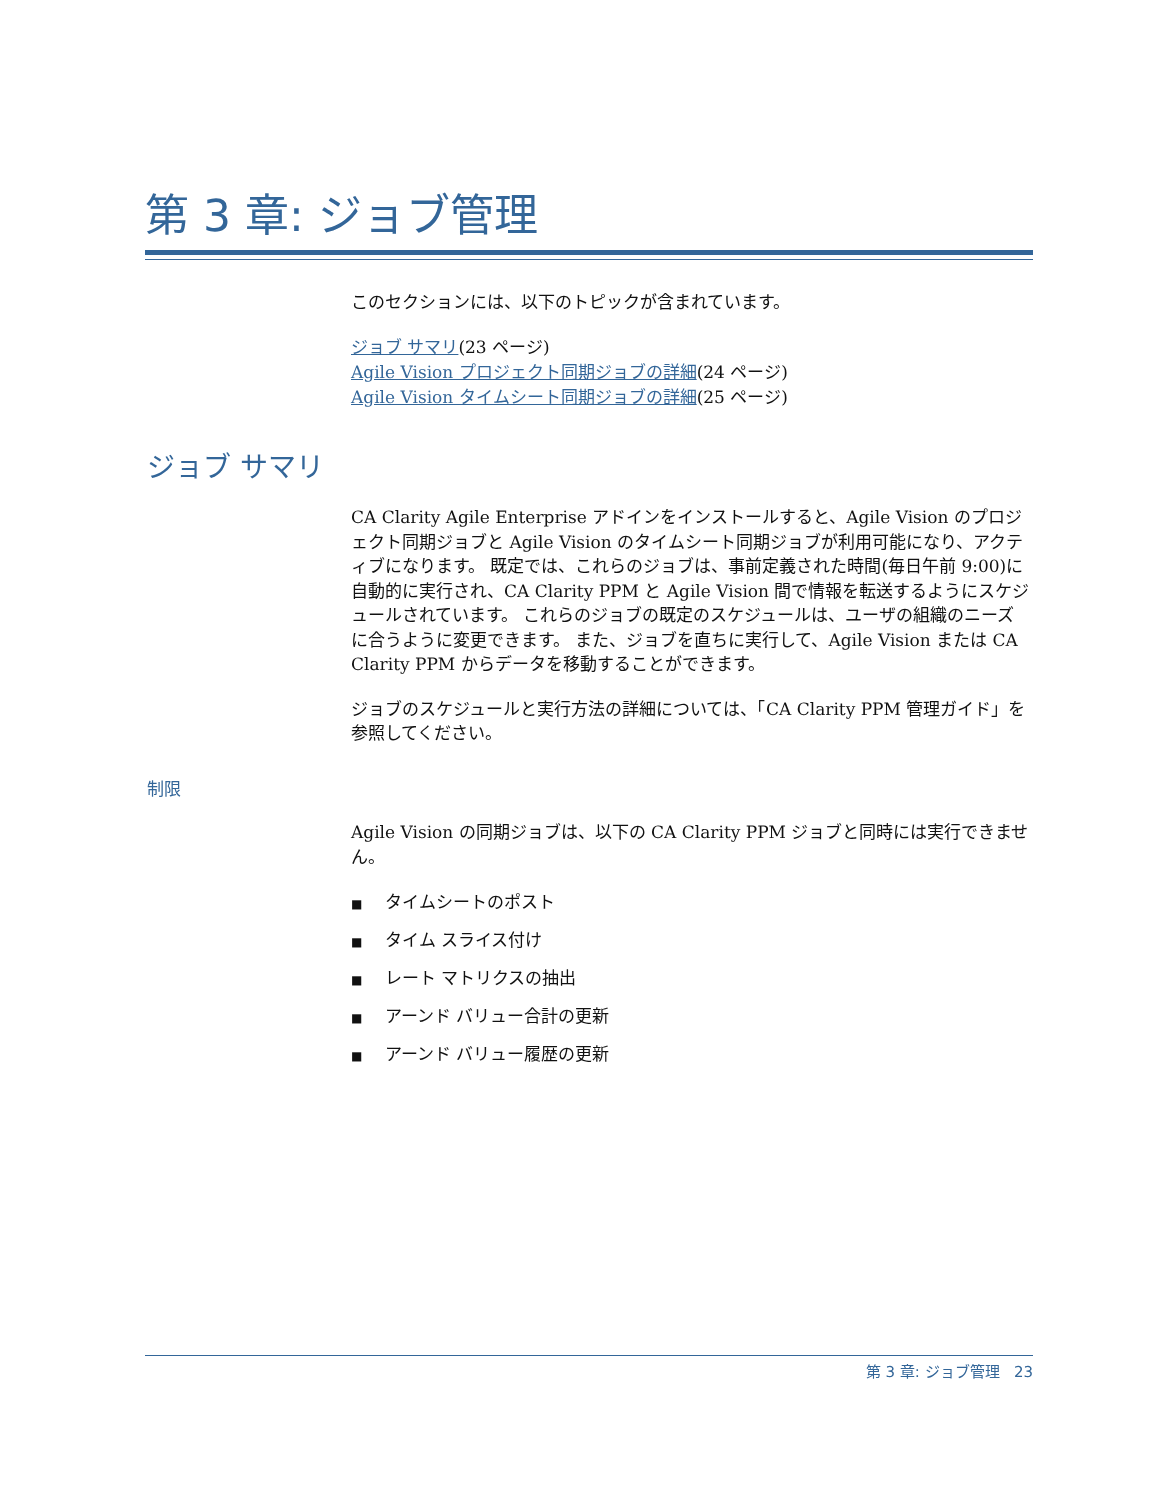第 3 章: ジョブ管理
このセクションには、以下のトピックが含まれています。
ジョブ サマリ(23 ページ)
Agile Vision プロジェクト同期ジョブの詳細(24 ページ)
Agile Vision タイムシート同期ジョブの詳細(25 ページ)
ジョブ サマリ
CA Clarity Agile Enterprise アドインをインストールすると、Agile Vision のプロジェクト同期ジョブと Agile Vision のタイムシート同期ジョブが利用可能になり、アクティブになります。 既定では、これらのジョブは、事前定義された時間(毎日午前 9:00)に自動的に実行され、CA Clarity PPM と Agile Vision 間で情報を転送するようにスケジュールされています。 これらのジョブの既定のスケジュールは、ユーザの組織のニーズに合うように変更できます。 また、ジョブを直ちに実行して、Agile Vision または CA Clarity PPM からデータを移動することができます。
ジョブのスケジュールと実行方法の詳細については、「CA Clarity PPM 管理ガイド」を参照してください。
制限
Agile Vision の同期ジョブは、以下の CA Clarity PPM ジョブと同時には実行できません。
■ タイムシートのポスト
■ タイム スライス付け
■ レート マトリクスの抽出
■ アーンド バリュー合計の更新
■ アーンド バリュー履歴の更新
第 3 章: ジョブ管理 23